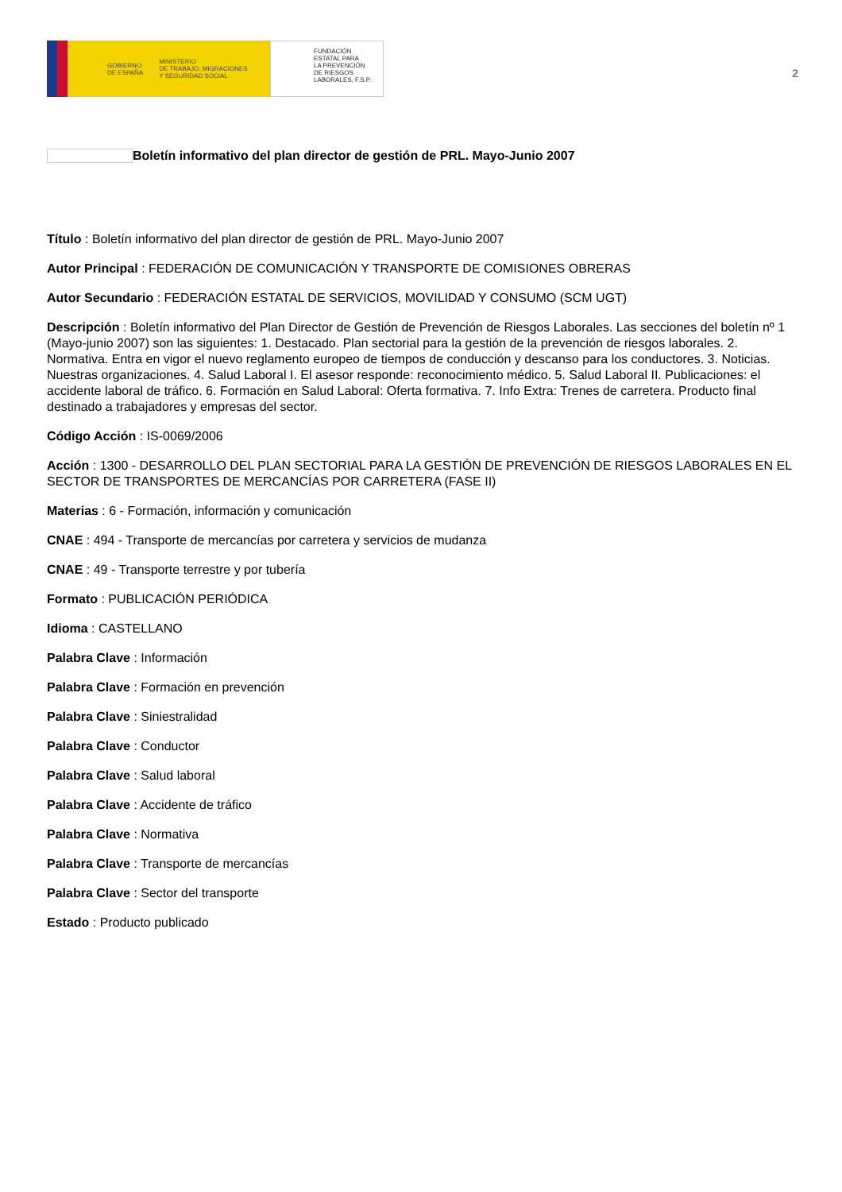GOBIERNO
DE ESPAÑA MINISTERIO
DE TRABAJO, MIGRACIONES
Y SEGURIDAD SOCIAL
FUNDACIÓN
ESTATAL PARA
LA PREVENCIÓN
DE RIESGOS
LABORALES, F.S.P.
2
Boletín informativo del plan director de gestión de PRL. Mayo-Junio 2007
Título : Boletín informativo del plan director de gestión de PRL. Mayo-Junio 2007
Autor Principal : FEDERACIÓN DE COMUNICACIÓN Y TRANSPORTE DE COMISIONES OBRERAS
Autor Secundario : FEDERACIÓN ESTATAL DE SERVICIOS, MOVILIDAD Y CONSUMO (SCM UGT)
Descripción : Boletín informativo del Plan Director de Gestión de Prevención de Riesgos Laborales. Las secciones del boletín nº 1 (Mayo-junio 2007) son las siguientes: 1. Destacado. Plan sectorial para la gestión de la prevención de riesgos laborales. 2. Normativa. Entra en vigor el nuevo reglamento europeo de tiempos de conducción y descanso para los conductores. 3. Noticias. Nuestras organizaciones. 4. Salud Laboral I. El asesor responde: reconocimiento médico. 5. Salud Laboral II. Publicaciones: el accidente laboral de tráfico. 6. Formación en Salud Laboral: Oferta formativa. 7. Info Extra: Trenes de carretera. Producto final destinado a trabajadores y empresas del sector.
Código Acción : IS-0069/2006
Acción : 1300 - DESARROLLO DEL PLAN SECTORIAL PARA LA GESTIÓN DE PREVENCIÓN DE RIESGOS LABORALES EN EL SECTOR DE TRANSPORTES DE MERCANCÍAS POR CARRETERA (FASE II)
Materias : 6 - Formación, información y comunicación
CNAE : 494 - Transporte de mercancías por carretera y servicios de mudanza
CNAE : 49 - Transporte terrestre y por tubería
Formato : PUBLICACIÓN PERIÓDICA
Idioma : CASTELLANO
Palabra Clave : Información
Palabra Clave : Formación en prevención
Palabra Clave : Siniestralidad
Palabra Clave : Conductor
Palabra Clave : Salud laboral
Palabra Clave : Accidente de tráfico
Palabra Clave : Normativa
Palabra Clave : Transporte de mercancías
Palabra Clave : Sector del transporte
Estado : Producto publicado